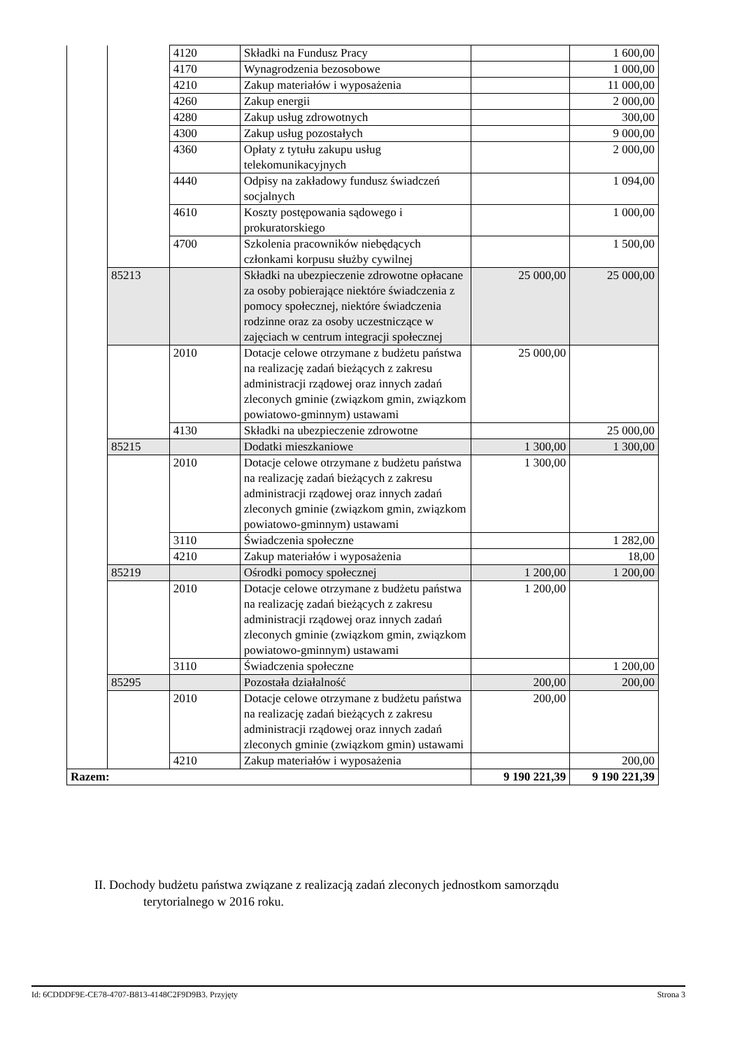| | | 4120 | Składki na Fundusz Pracy | | 1 600,00 |
| | | 4170 | Wynagrodzenia bezosobowe | | 1 000,00 |
| | | 4210 | Zakup materiałów i wyposażenia | | 11 000,00 |
| | | 4260 | Zakup energii | | 2 000,00 |
| | | 4280 | Zakup usług zdrowotnych | | 300,00 |
| | | 4300 | Zakup usług pozostałych | | 9 000,00 |
| | | 4360 | Opłaty z tytułu zakupu usług telekomunikacyjnych | | 2 000,00 |
| | | 4440 | Odpisy na zakładowy fundusz świadczeń socjalnych | | 1 094,00 |
| | | 4610 | Koszty postępowania sądowego i prokuratorskiego | | 1 000,00 |
| | | 4700 | Szkolenia pracowników niebędących członkami korpusu służby cywilnej | | 1 500,00 |
| | 85213 | | Składki na ubezpieczenie zdrowotne opłacane za osoby pobierające niektóre świadczenia z pomocy społecznej, niektóre świadczenia rodzinne oraz za osoby uczestniczące w zajęciach w centrum integracji społecznej | 25 000,00 | 25 000,00 |
| | | 2010 | Dotacje celowe otrzymane z budżetu państwa na realizację zadań bieżących z zakresu administracji rządowej oraz innych zadań zleconych gminie (związkom gmin, związkom powiatowo-gminnym) ustawami | 25 000,00 | |
| | | 4130 | Składki na ubezpieczenie zdrowotne | | 25 000,00 |
| | 85215 | | Dodatki mieszkaniowe | 1 300,00 | 1 300,00 |
| | | 2010 | Dotacje celowe otrzymane z budżetu państwa na realizację zadań bieżących z zakresu administracji rządowej oraz innych zadań zleconych gminie (związkom gmin, związkom powiatowo-gminnym) ustawami | 1 300,00 | |
| | | 3110 | Świadczenia społeczne | | 1 282,00 |
| | | 4210 | Zakup materiałów i wyposażenia | | 18,00 |
| | 85219 | | Ośrodki pomocy społecznej | 1 200,00 | 1 200,00 |
| | | 2010 | Dotacje celowe otrzymane z budżetu państwa na realizację zadań bieżących z zakresu administracji rządowej oraz innych zadań zleconych gminie (związkom gmin, związkom powiatowo-gminnym) ustawami | 1 200,00 | |
| | | 3110 | Świadczenia społeczne | | 1 200,00 |
| | 85295 | | Pozostała działalność | 200,00 | 200,00 |
| | | 2010 | Dotacje celowe otrzymane z budżetu państwa na realizację zadań bieżących z zakresu administracji rządowej oraz innych zadań zleconych gminie (związkom gmin) ustawami | 200,00 | |
| | | 4210 | Zakup materiałów i wyposażenia | | 200,00 |
| Razem: | | | | 9 190 221,39 | 9 190 221,39 |
II. Dochody budżetu państwa związane z realizacją zadań zleconych jednostkom samorządu
terytorialnego w 2016 roku.
Id: 6CDDDF9E-CE78-4707-B813-4148C2F9D9B3. Przyjęty Strona 3